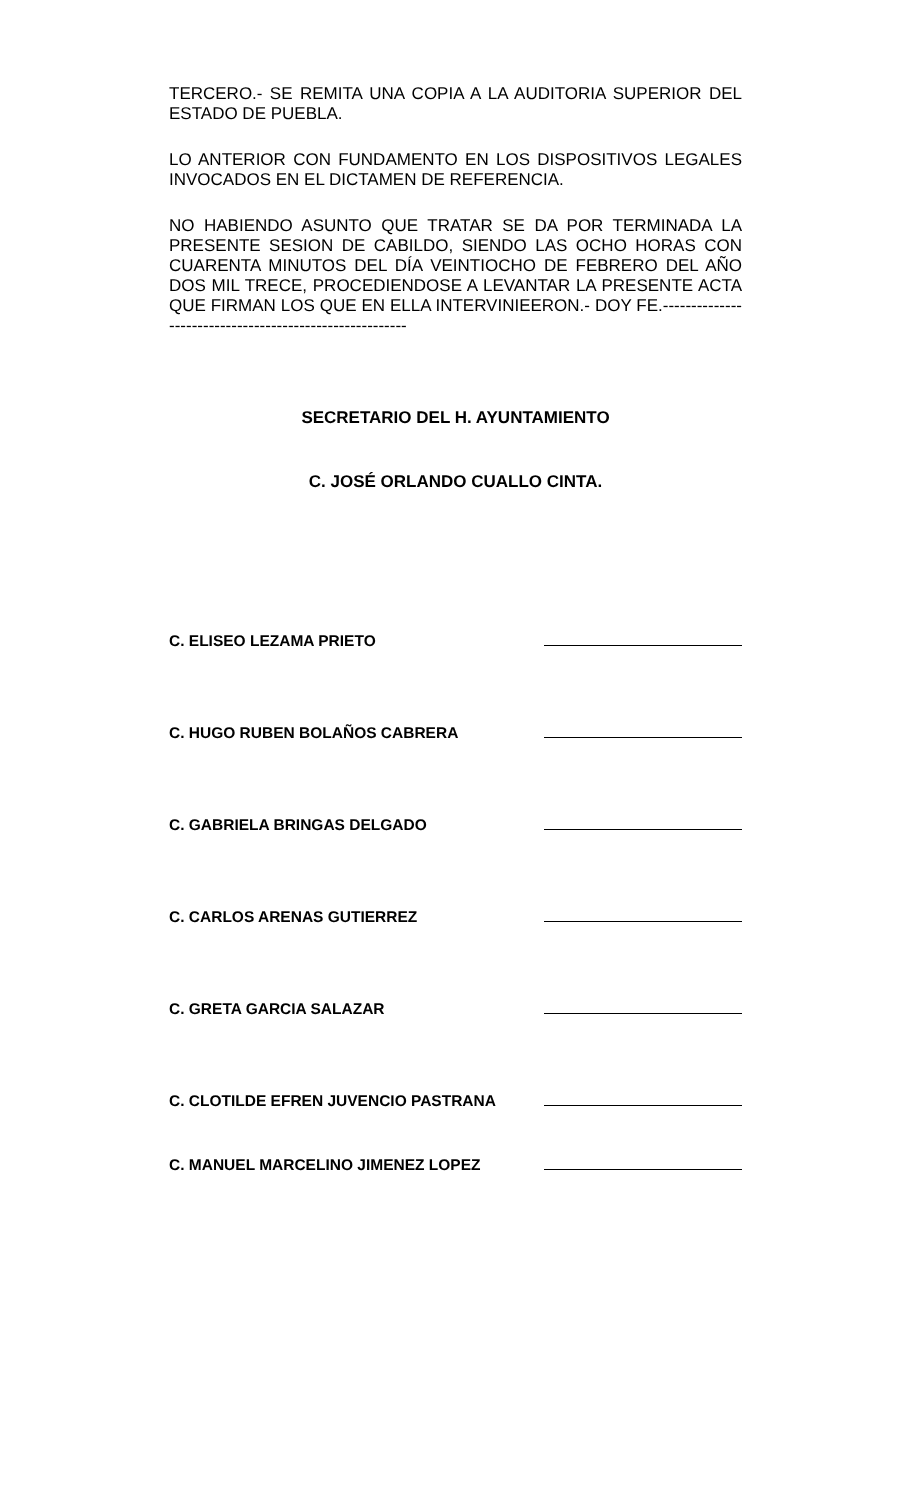TERCERO.- SE REMITA UNA COPIA A LA AUDITORIA SUPERIOR DEL ESTADO DE PUEBLA.
LO ANTERIOR CON FUNDAMENTO EN LOS DISPOSITIVOS LEGALES INVOCADOS EN EL DICTAMEN DE REFERENCIA.
NO HABIENDO ASUNTO QUE TRATAR SE DA POR TERMINADA LA PRESENTE SESION DE CABILDO, SIENDO LAS OCHO HORAS CON CUARENTA MINUTOS DEL DÍA VEINTIOCHO DE FEBRERO DEL AÑO DOS MIL TRECE, PROCEDIENDOSE A LEVANTAR LA PRESENTE ACTA QUE FIRMAN LOS QUE EN ELLA INTERVINIEERON.- DOY FE.--------------------------------------------------------
SECRETARIO DEL H. AYUNTAMIENTO
C. JOSÉ ORLANDO CUALLO CINTA.
C. ELISEO LEZAMA PRIETO
C. HUGO RUBEN BOLAÑOS CABRERA
C. GABRIELA BRINGAS DELGADO
C. CARLOS ARENAS GUTIERREZ
C. GRETA GARCIA SALAZAR
C. CLOTILDE EFREN JUVENCIO PASTRANA
C. MANUEL MARCELINO JIMENEZ LOPEZ